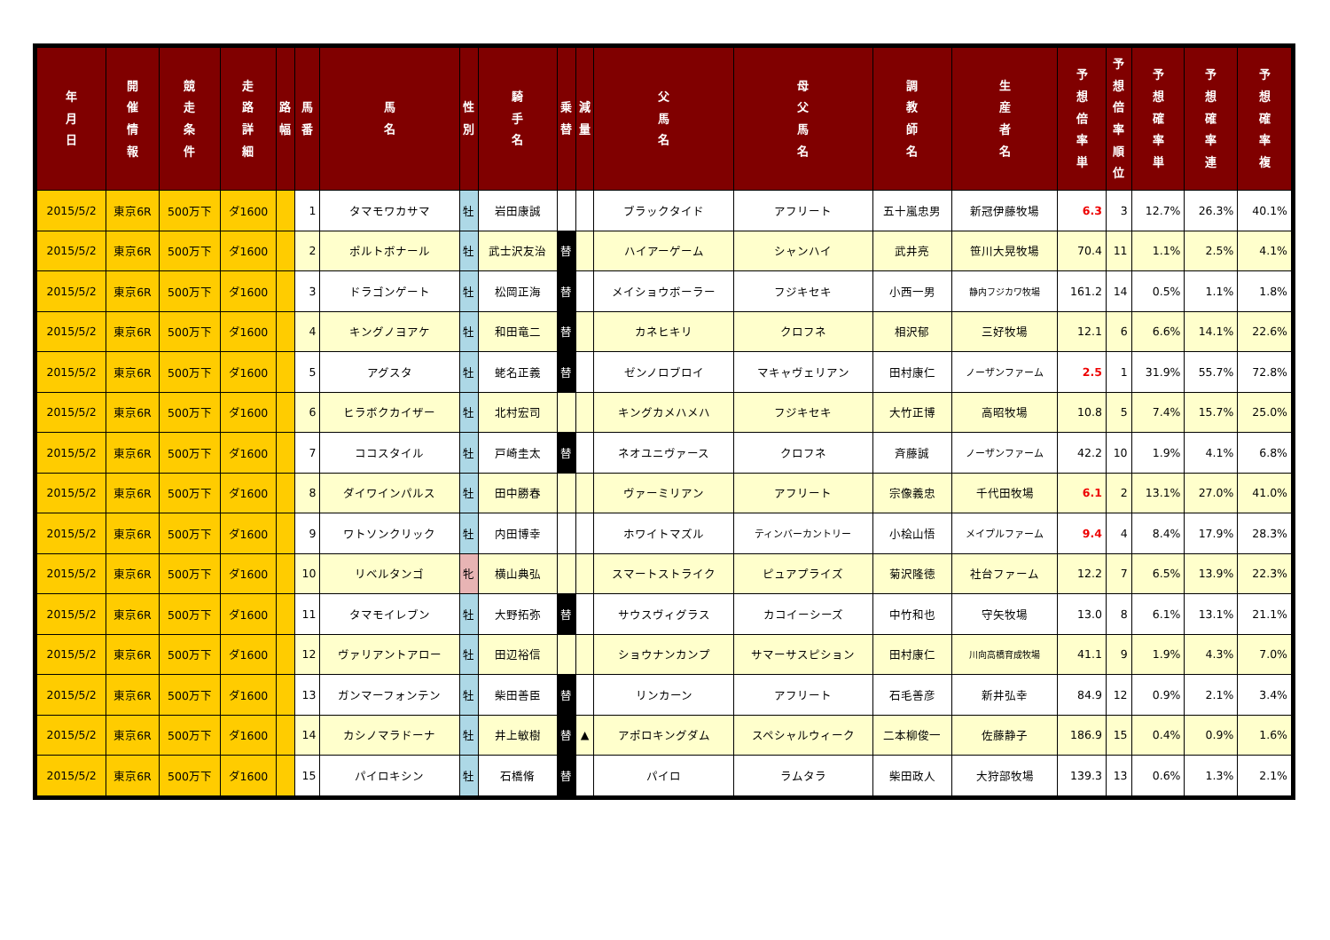| 年 月 日 | 開 催 情 報 | 競 走 条 件 | 走 路 詳 細 | 路 幅 | 馬 番 | 馬 名 | 性 別 | 騎 手 名 | 乗 替 | 減 量 | 父 馬 名 | 母 父 馬 名 | 調 教 師 名 | 生 産 者 名 | 予 想 倍 率 単 | 予 想 倍 率 順 位 | 予 想 確 率 単 | 予 想 確 率 連 | 予 想 確 率 複 |
| --- | --- | --- | --- | --- | --- | --- | --- | --- | --- | --- | --- | --- | --- | --- | --- | --- | --- | --- | --- |
| 2015/5/2 | 東京6R | 500万下 | ダ1600 | | 1 | タマモワカサマ | 牡 | 岩田康誠 | | | ブラックタイド | アフリート | 五十嵐忠男 | 新冠伊藤牧場 | 6.3 | 3 | 12.7% | 26.3% | 40.1% |
| 2015/5/2 | 東京6R | 500万下 | ダ1600 | | 2 | ポルトボナール | 牡 | 武士沢友治 | 替 | | ハイアーゲーム | シャンハイ | 武井亮 | 笹川大晃牧場 | 70.4 | 11 | 1.1% | 2.5% | 4.1% |
| 2015/5/2 | 東京6R | 500万下 | ダ1600 | | 3 | ドラゴンゲート | 牡 | 松岡正海 | 替 | | メイショウボーラー | フジキセキ | 小西一男 | 静内フジカワ牧場 | 161.2 | 14 | 0.5% | 1.1% | 1.8% |
| 2015/5/2 | 東京6R | 500万下 | ダ1600 | | 4 | キングノヨアケ | 牡 | 和田竜二 | 替 | | カネヒキリ | クロフネ | 相沢郁 | 三好牧場 | 12.1 | 6 | 6.6% | 14.1% | 22.6% |
| 2015/5/2 | 東京6R | 500万下 | ダ1600 | | 5 | アグスタ | 牡 | 蛯名正義 | 替 | | ゼンノロブロイ | マキャヴェリアン | 田村康仁 | ノーザンファーム | 2.5 | 1 | 31.9% | 55.7% | 72.8% |
| 2015/5/2 | 東京6R | 500万下 | ダ1600 | | 6 | ヒラボクカイザー | 牡 | 北村宏司 | | | キングカメハメハ | フジキセキ | 大竹正博 | 高昭牧場 | 10.8 | 5 | 7.4% | 15.7% | 25.0% |
| 2015/5/2 | 東京6R | 500万下 | ダ1600 | | 7 | ココスタイル | 牡 | 戸崎圭太 | 替 | | ネオユニヴァース | クロフネ | 斉藤誠 | ノーザンファーム | 42.2 | 10 | 1.9% | 4.1% | 6.8% |
| 2015/5/2 | 東京6R | 500万下 | ダ1600 | | 8 | ダイワインパルス | 牡 | 田中勝春 | | | ヴァーミリアン | アフリート | 宗像義忠 | 千代田牧場 | 6.1 | 2 | 13.1% | 27.0% | 41.0% |
| 2015/5/2 | 東京6R | 500万下 | ダ1600 | | 9 | ワトソンクリック | 牡 | 内田博幸 | | | ホワイトマズル | ティンバーカントリー | 小桧山悟 | メイプルファーム | 9.4 | 4 | 8.4% | 17.9% | 28.3% |
| 2015/5/2 | 東京6R | 500万下 | ダ1600 | | 10 | リベルタンゴ | 牝 | 横山典弘 | | | スマートストライク | ピュアプライズ | 菊沢隆徳 | 社台ファーム | 12.2 | 7 | 6.5% | 13.9% | 22.3% |
| 2015/5/2 | 東京6R | 500万下 | ダ1600 | | 11 | タマモイレブン | 牡 | 大野拓弥 | 替 | | サウスヴィグラス | カコイーシーズ | 中竹和也 | 守矢牧場 | 13.0 | 8 | 6.1% | 13.1% | 21.1% |
| 2015/5/2 | 東京6R | 500万下 | ダ1600 | | 12 | ヴァリアントアロー | 牡 | 田辺裕信 | | | ショウナンカンプ | サマーサスピション | 田村康仁 | 川向高橋育成牧場 | 41.1 | 9 | 1.9% | 4.3% | 7.0% |
| 2015/5/2 | 東京6R | 500万下 | ダ1600 | | 13 | ガンマーフォンテン | 牡 | 柴田善臣 | 替 | | リンカーン | アフリート | 石毛善彦 | 新井弘幸 | 84.9 | 12 | 0.9% | 2.1% | 3.4% |
| 2015/5/2 | 東京6R | 500万下 | ダ1600 | | 14 | カシノマラドーナ | 牡 | 井上敏樹 | 替 | ▲ | アポロキングダム | スペシャルウィーク | 二本柳俊一 | 佐藤静子 | 186.9 | 15 | 0.4% | 0.9% | 1.6% |
| 2015/5/2 | 東京6R | 500万下 | ダ1600 | | 15 | パイロキシン | 牡 | 石橋脩 | 替 | | パイロ | ラムタラ | 柴田政人 | 大狩部牧場 | 139.3 | 13 | 0.6% | 1.3% | 2.1% |